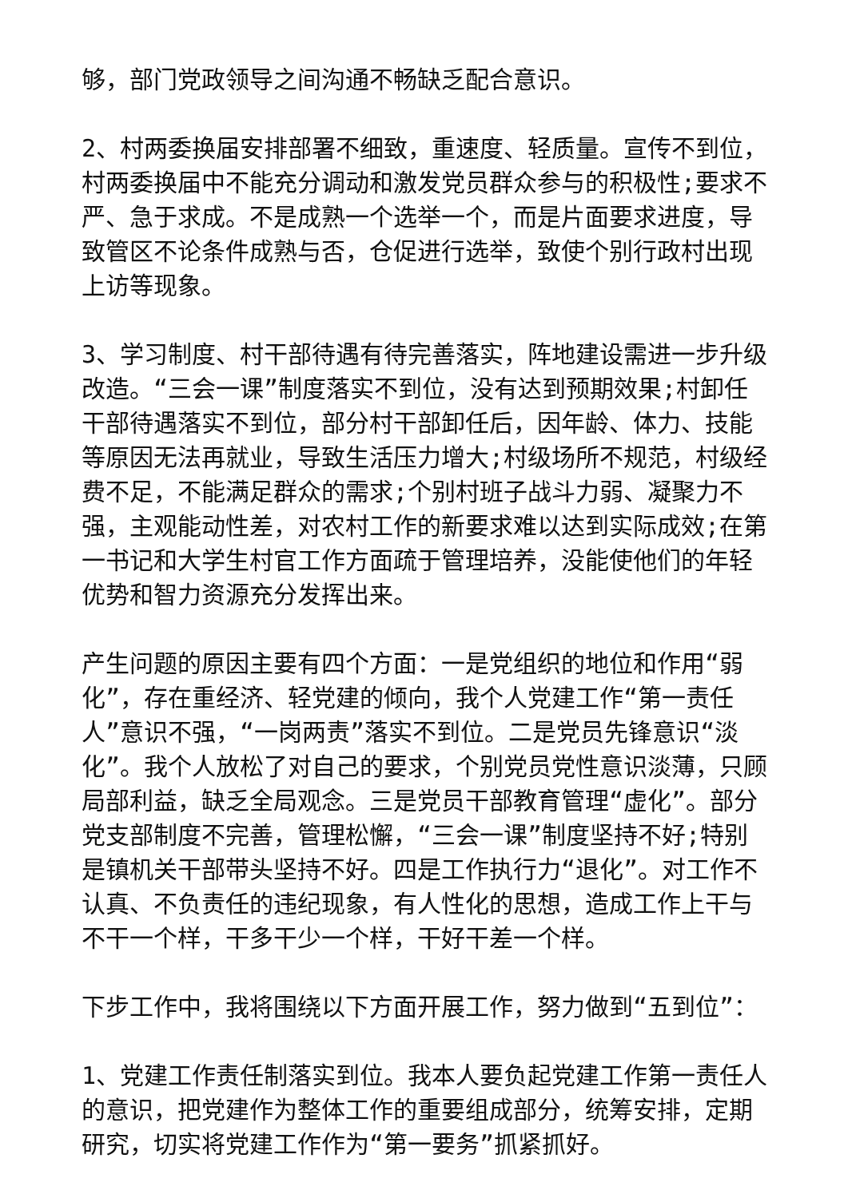够，部门党政领导之间沟通不畅缺乏配合意识。
2、村两委换届安排部署不细致，重速度、轻质量。宣传不到位，村两委换届中不能充分调动和激发党员群众参与的积极性;要求不严、急于求成。不是成熟一个选举一个，而是片面要求进度，导致管区不论条件成熟与否，仓促进行选举，致使个别行政村出现上访等现象。
3、学习制度、村干部待遇有待完善落实，阵地建设需进一步升级改造。“三会一课”制度落实不到位，没有达到预期效果;村卸任干部待遇落实不到位，部分村干部卸任后，因年龄、体力、技能等原因无法再就业，导致生活压力增大;村级场所不规范，村级经费不足，不能满足群众的需求;个别村班子战斗力弱、凝聚力不强，主观能动性差，对农村工作的新要求难以达到实际成效;在第一书记和大学生村官工作方面疏于管理培养，没能使他们的年轻优势和智力资源充分发挥出来。
产生问题的原因主要有四个方面：一是党组织的地位和作用“弱化”，存在重经济、轻党建的倾向，我个人党建工作“第一责任人”意识不强，“一岗两责”落实不到位。二是党员先锋意识“淡化”。我个人放松了对自己的要求，个别党员党性意识淡薄，只顾局部利益，缺乏全局观念。三是党员干部教育管理“虚化”。部分党支部制度不完善，管理松懈，“三会一课”制度坚持不好;特别是镇机关干部带头坚持不好。四是工作执行力“退化”。对工作不认真、不负责任的违纪现象，有人性化的思想，造成工作上干与不干一个样，干多干少一个样，干好干差一个样。
下步工作中，我将围绕以下方面开展工作，努力做到“五到位”：
1、党建工作责任制落实到位。我本人要负起党建工作第一责任人的意识，把党建作为整体工作的重要组成部分，统筹安排，定期研究，切实将党建工作作为“第一要务”抓紧抓好。